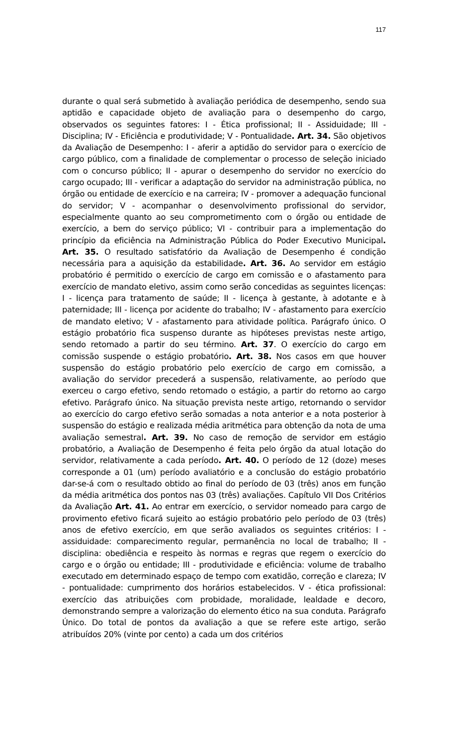117
durante o qual será submetido à avaliação periódica de desempenho, sendo sua aptidão e capacidade objeto de avaliação para o desempenho do cargo, observados os seguintes fatores: I - Ética profissional; II - Assiduidade; III - Disciplina; IV - Eficiência e produtividade; V - Pontualidade. Art. 34. São objetivos da Avaliação de Desempenho: I - aferir a aptidão do servidor para o exercício de cargo público, com a finalidade de complementar o processo de seleção iniciado com o concurso público; II - apurar o desempenho do servidor no exercício do cargo ocupado; III - verificar a adaptação do servidor na administração pública, no órgão ou entidade de exercício e na carreira; IV - promover a adequação funcional do servidor; V - acompanhar o desenvolvimento profissional do servidor, especialmente quanto ao seu comprometimento com o órgão ou entidade de exercício, a bem do serviço público; VI - contribuir para a implementação do princípio da eficiência na Administração Pública do Poder Executivo Municipal. Art. 35. O resultado satisfatório da Avaliação de Desempenho é condição necessária para a aquisição da estabilidade. Art. 36. Ao servidor em estágio probatório é permitido o exercício de cargo em comissão e o afastamento para exercício de mandato eletivo, assim como serão concedidas as seguintes licenças: I - licença para tratamento de saúde; II - licença à gestante, à adotante e à paternidade; III - licença por acidente do trabalho; IV - afastamento para exercício de mandato eletivo; V - afastamento para atividade política. Parágrafo único. O estágio probatório fica suspenso durante as hipóteses previstas neste artigo, sendo retomado a partir do seu término. Art. 37. O exercício do cargo em comissão suspende o estágio probatório. Art. 38. Nos casos em que houver suspensão do estágio probatório pelo exercício de cargo em comissão, a avaliação do servidor precederá a suspensão, relativamente, ao período que exerceu o cargo efetivo, sendo retomado o estágio, a partir do retorno ao cargo efetivo. Parágrafo único. Na situação prevista neste artigo, retornando o servidor ao exercício do cargo efetivo serão somadas a nota anterior e a nota posterior à suspensão do estágio e realizada média aritmética para obtenção da nota de uma avaliação semestral. Art. 39. No caso de remoção de servidor em estágio probatório, a Avaliação de Desempenho é feita pelo órgão da atual lotação do servidor, relativamente a cada período. Art. 40. O período de 12 (doze) meses corresponde a 01 (um) período avaliatório e a conclusão do estágio probatório dar-se-á com o resultado obtido ao final do período de 03 (três) anos em função da média aritmética dos pontos nas 03 (três) avaliações. Capítulo VII Dos Critérios da Avaliação Art. 41. Ao entrar em exercício, o servidor nomeado para cargo de provimento efetivo ficará sujeito ao estágio probatório pelo período de 03 (três) anos de efetivo exercício, em que serão avaliados os seguintes critérios: I - assiduidade: comparecimento regular, permanência no local de trabalho; II - disciplina: obediência e respeito às normas e regras que regem o exercício do cargo e o órgão ou entidade; III - produtividade e eficiência: volume de trabalho executado em determinado espaço de tempo com exatidão, correção e clareza; IV - pontualidade: cumprimento dos horários estabelecidos. V - ética profissional: exercício das atribuições com probidade, moralidade, lealdade e decoro, demonstrando sempre a valorização do elemento ético na sua conduta. Parágrafo Único. Do total de pontos da avaliação a que se refere este artigo, serão atribuídos 20% (vinte por cento) a cada um dos critérios